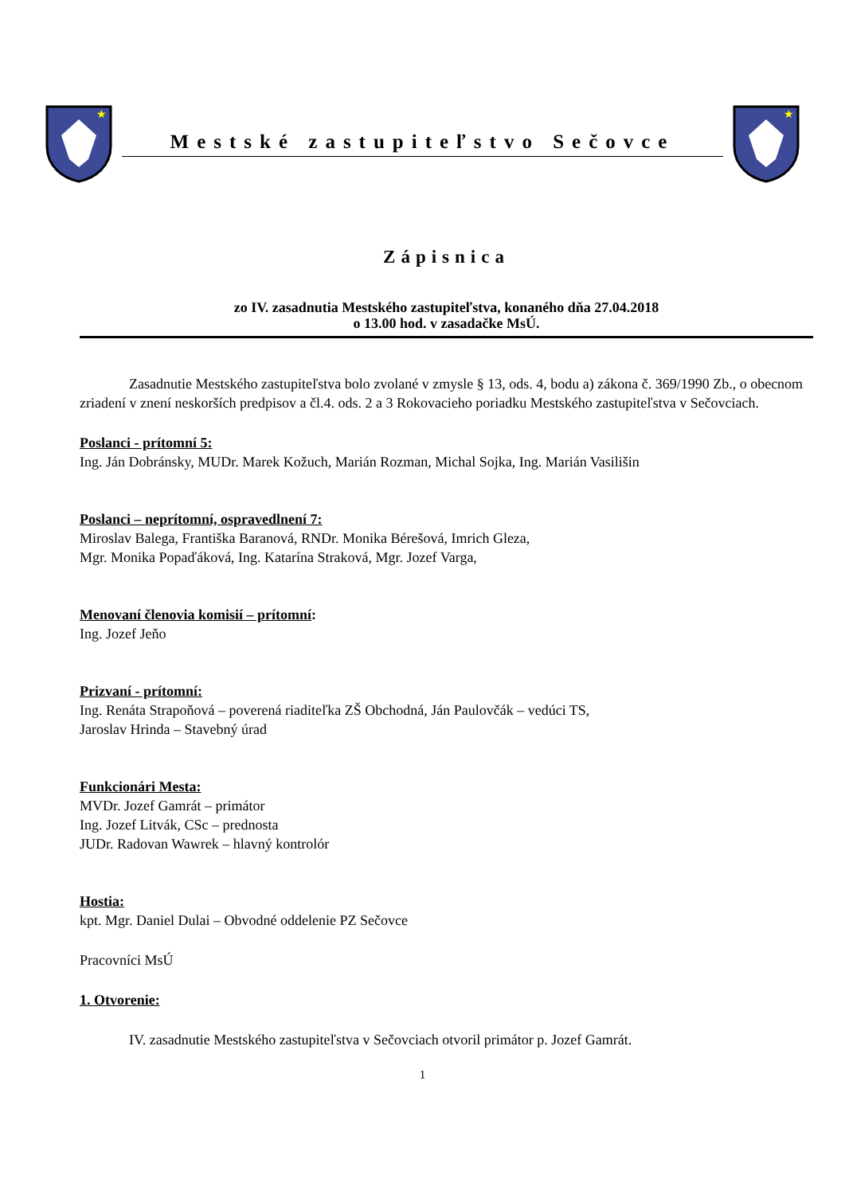★
Mestské zastupiteľstvo Sečovce
★
Zápisnica
zo IV. zasadnutia Mestského zastupiteľstva, konaného dňa 27.04.2018
o 13.00 hod. v zasadačke MsÚ.
Zasadnutie Mestského zastupiteľstva bolo zvolané v zmysle § 13, ods. 4, bodu a) zákona č. 369/1990 Zb., o obecnom zriadení v znení neskorších predpisov a čl.4. ods. 2 a 3 Rokovacieho poriadku Mestského zastupiteľstva v Sečovciach.
Poslanci - prítomní 5:
Ing. Ján Dobránsky, MUDr. Marek Kožuch, Marián Rozman, Michal Sojka, Ing. Marián Vasilišin
Poslanci – neprítomní, ospravedlnení 7:
Miroslav Balega, Františka Baranová, RNDr. Monika Bérešová, Imrich Gleza,
Mgr. Monika Popaďáková, Ing. Katarína Straková, Mgr. Jozef Varga,
Menovaní členovia komisií – prítomní:
Ing. Jozef Jeňo
Prizvaní - prítomní:
Ing. Renáta Strapoňová – poverená riaditeľka ZŠ Obchodná, Ján Paulovčák – vedúci TS,
Jaroslav Hrinda – Stavebný úrad
Funkcionári Mesta:
MVDr. Jozef Gamrát – primátor
Ing. Jozef Litvák, CSc – prednosta
JUDr. Radovan Wawrek – hlavný kontrolór
Hostia:
kpt. Mgr. Daniel Dulai – Obvodné oddelenie PZ Sečovce
Pracovníci MsÚ
1. Otvorenie:
IV. zasadnutie Mestského zastupiteľstva v Sečovciach otvoril primátor p. Jozef Gamrát.
1